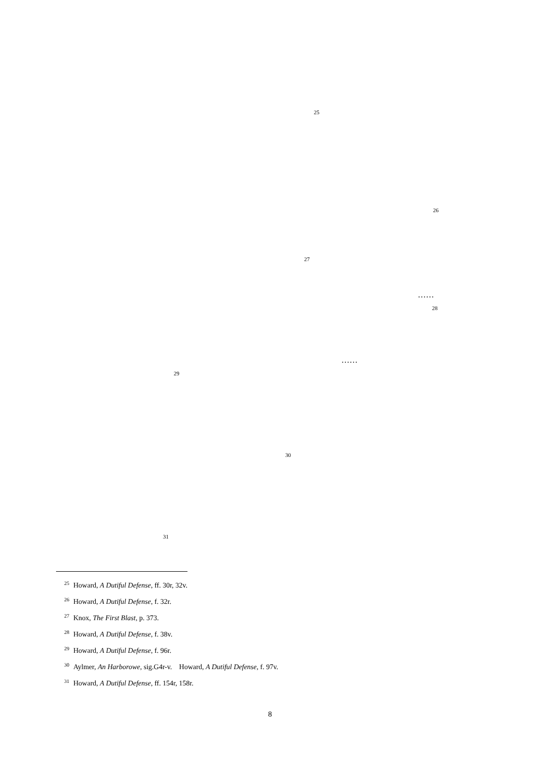<sup>25</sup>
<sup>26</sup>
<sup>27</sup>
……
<sup>28</sup>
……
<sup>29</sup>
<sup>30</sup>
<sup>31</sup>
<sup>25</sup> Howard, A Dutiful Defense, ff. 30r, 32v.
<sup>26</sup> Howard, A Dutiful Defense, f. 32r.
<sup>27</sup> Knox, The First Blast, p. 373.
<sup>28</sup> Howard, A Dutiful Defense, f. 38v.
<sup>29</sup> Howard, A Dutiful Defense, f. 96r.
<sup>30</sup> Aylmer, An Harborowe, sig.G4r-v. Howard, A Dutiful Defense, f. 97v.
<sup>31</sup> Howard, A Dutiful Defense, ff. 154r, 158r.
8